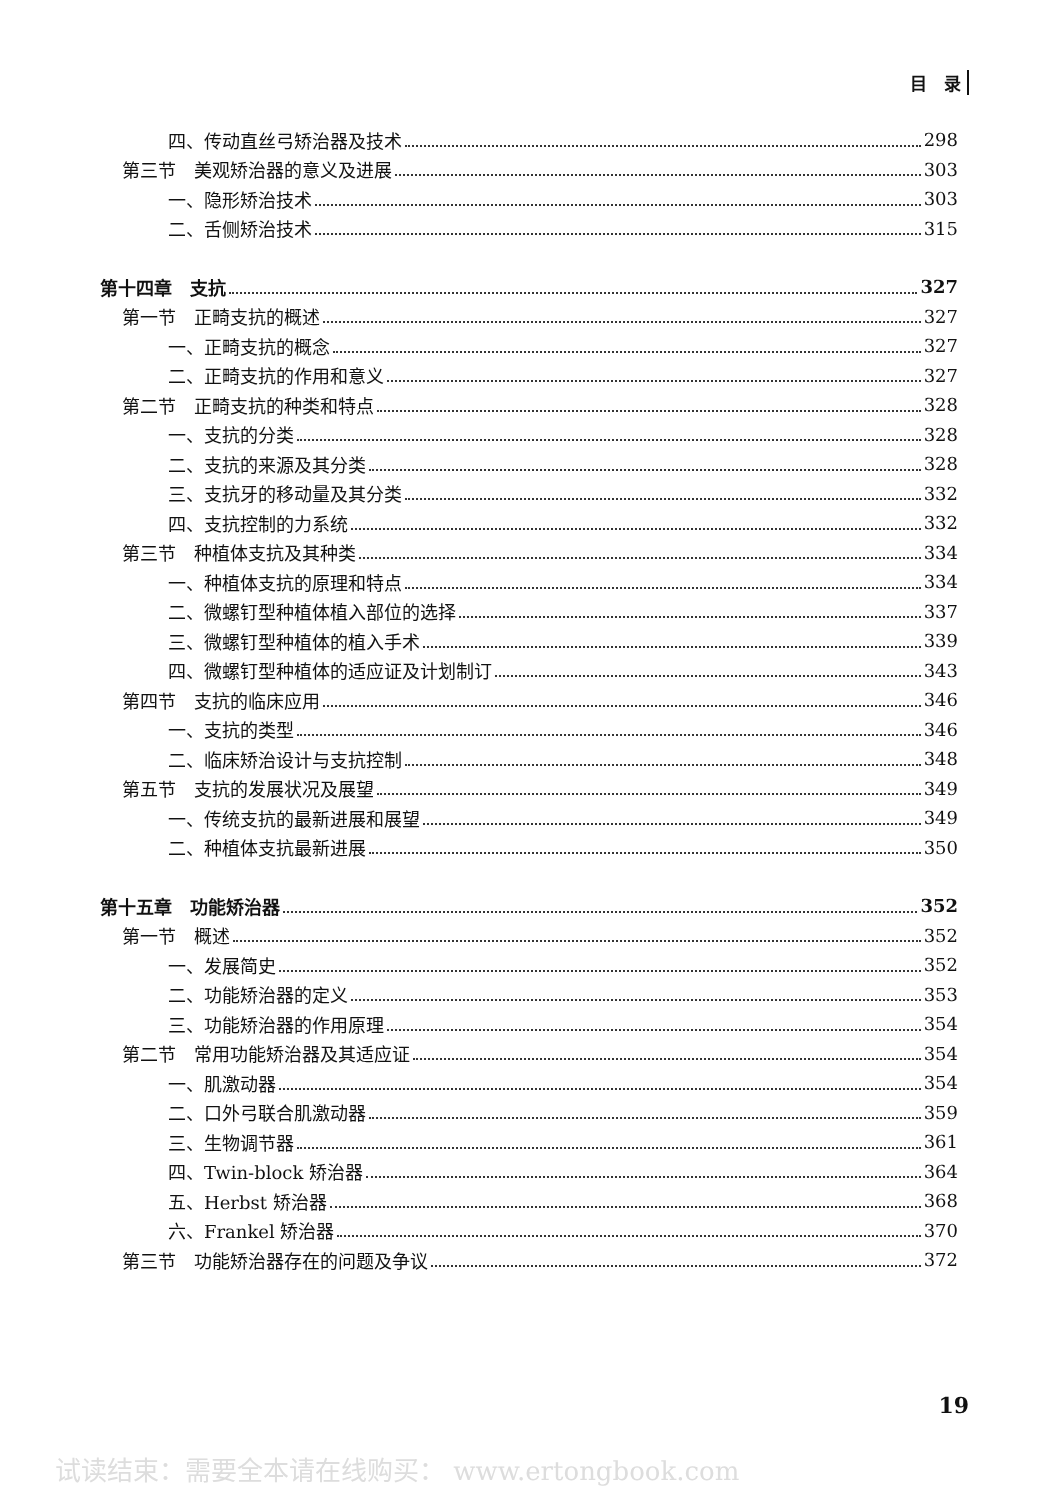目　录
四、传动直丝弓矫治器及技术 298
第三节　美观矫治器的意义及进展 303
一、隐形矫治技术 303
二、舌侧矫治技术 315
第十四章　支抗 327
第一节　正畸支抗的概述 327
一、正畸支抗的概念 327
二、正畸支抗的作用和意义 327
第二节　正畸支抗的种类和特点 328
一、支抗的分类 328
二、支抗的来源及其分类 328
三、支抗牙的移动量及其分类 332
四、支抗控制的力系统 332
第三节　种植体支抗及其种类 334
一、种植体支抗的原理和特点 334
二、微螺钉型种植体植入部位的选择 337
三、微螺钉型种植体的植入手术 339
四、微螺钉型种植体的适应证及计划制订 343
第四节　支抗的临床应用 346
一、支抗的类型 346
二、临床矫治设计与支抗控制 348
第五节　支抗的发展状况及展望 349
一、传统支抗的最新进展和展望 349
二、种植体支抗最新进展 350
第十五章　功能矫治器 352
第一节　概述 352
一、发展简史 352
二、功能矫治器的定义 353
三、功能矫治器的作用原理 354
第二节　常用功能矫治器及其适应证 354
一、肌激动器 354
二、口外弓联合肌激动器 359
三、生物调节器 361
四、Twin-block 矫治器 364
五、Herbst 矫治器 368
六、Frankel 矫治器 370
第三节　功能矫治器存在的问题及争议 372
19
试读结束：需要全本请在线购买： www.ertongbook.com